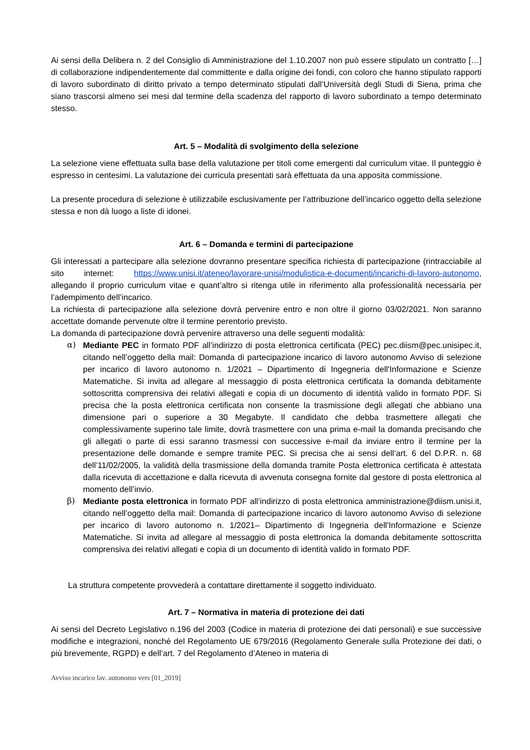Ai sensi della Delibera n. 2 del Consiglio di Amministrazione del 1.10.2007 non può essere stipulato un contratto […] di collaborazione indipendentemente dal committente e dalla origine dei fondi, con coloro che hanno stipulato rapporti di lavoro subordinato di diritto privato a tempo determinato stipulati dall’Università degli Studi di Siena, prima che siano trascorsi almeno sei mesi dal termine della scadenza del rapporto di lavoro subordinato a tempo determinato stesso.
Art. 5 – Modalità di svolgimento della selezione
La selezione viene effettuata sulla base della valutazione per titoli come emergenti dal curriculum vitae. Il punteggio è espresso in centesimi. La valutazione dei curricula presentati sarà effettuata da una apposita commissione.
La presente procedura di selezione è utilizzabile esclusivamente per l’attribuzione dell’incarico oggetto della selezione stessa e non dà luogo a liste di idonei.
Art. 6 – Domanda e termini di partecipazione
Gli interessati a partecipare alla selezione dovranno presentare specifica richiesta di partecipazione (rintracciabile al sito internet: https://www.unisi.it/ateneo/lavorare-unisi/modulistica-e-documenti/incarichi-di-lavoro-autonomo, allegando il proprio curriculum vitae e quant’altro si ritenga utile in riferimento alla professionalità necessaria per l’adempimento dell’incarico.
La richiesta di partecipazione alla selezione dovrà pervenire entro e non oltre il giorno 03/02/2021. Non saranno accettate domande pervenute oltre il termine perentorio previsto.
La domanda di partecipazione dovrà pervenire attraverso una delle seguenti modalità:
α) Mediante PEC in formato PDF all’indirizzo di posta elettronica certificata (PEC) pec.diism@pec.unisipec.it, citando nell’oggetto della mail: Domanda di partecipazione incarico di lavoro autonomo Avviso di selezione per incarico di lavoro autonomo n. 1/2021 – Dipartimento di Ingegneria dell'Informazione e Scienze Matematiche. Si invita ad allegare al messaggio di posta elettronica certificata la domanda debitamente sottoscritta comprensiva dei relativi allegati e copia di un documento di identità valido in formato PDF. Si precisa che la posta elettronica certificata non consente la trasmissione degli allegati che abbiano una dimensione pari o superiore a 30 Megabyte. Il candidato che debba trasmettere allegati che complessivamente superino tale limite, dovrà trasmettere con una prima e-mail la domanda precisando che gli allegati o parte di essi saranno trasmessi con successive e-mail da inviare entro il termine per la presentazione delle domande e sempre tramite PEC. Si precisa che ai sensi dell’art. 6 del D.P.R. n. 68 dell’11/02/2005, la validità della trasmissione della domanda tramite Posta elettronica certificata è attestata dalla ricevuta di accettazione e dalla ricevuta di avvenuta consegna fornite dal gestore di posta elettronica al momento dell’invio.
β) Mediante posta elettronica in formato PDF all’indirizzo di posta elettronica amministrazione@diism.unisi.it, citando nell’oggetto della mail: Domanda di partecipazione incarico di lavoro autonomo Avviso di selezione per incarico di lavoro autonomo n. 1/2021– Dipartimento di Ingegneria dell'Informazione e Scienze Matematiche. Si invita ad allegare al messaggio di posta elettronica la domanda debitamente sottoscritta comprensiva dei relativi allegati e copia di un documento di identità valido in formato PDF.
La struttura competente provvederà a contattare direttamente il soggetto individuato.
Art. 7 – Normativa in materia di protezione dei dati
Ai sensi del Decreto Legislativo n.196 del 2003 (Codice in materia di protezione dei dati personali) e sue successive modifiche e integrazioni, nonché del Regolamento UE 679/2016 (Regolamento Generale sulla Protezione dei dati, o più brevemente, RGPD) e dell’art. 7 del Regolamento d’Ateneo in materia di
Avviso incarico lav. autonomo vers [01_2019]